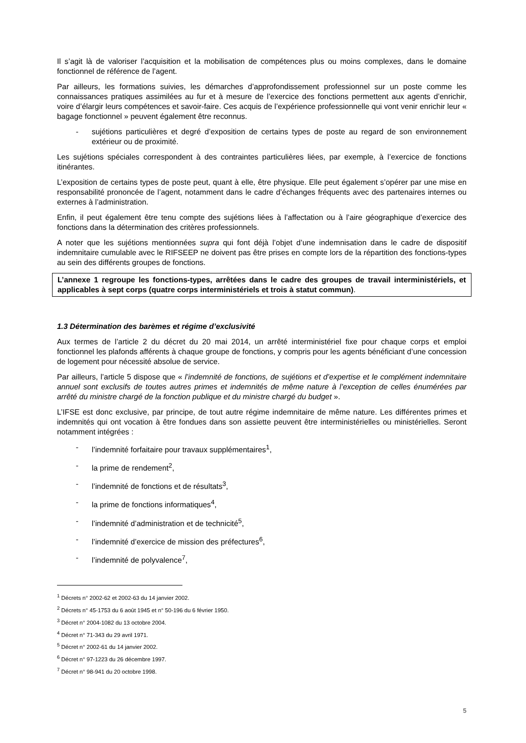Il s’agit là de valoriser l’acquisition et la mobilisation de compétences plus ou moins complexes, dans le domaine fonctionnel de référence de l’agent.
Par ailleurs, les formations suivies, les démarches d’approfondissement professionnel sur un poste comme les connaissances pratiques assimilées au fur et à mesure de l’exercice des fonctions permettent aux agents d’enrichir, voire d’élargir leurs compétences et savoir-faire. Ces acquis de l’expérience professionnelle qui vont venir enrichir leur « bagage fonctionnel » peuvent également être reconnus.
- sujétions particulières et degré d’exposition de certains types de poste au regard de son environnement extérieur ou de proximité.
Les sujétions spéciales correspondent à des contraintes particulières liées, par exemple, à l’exercice de fonctions itinérantes.
L’exposition de certains types de poste peut, quant à elle, être physique. Elle peut également s’opérer par une mise en responsabilité prononcée de l’agent, notamment dans le cadre d’échanges fréquents avec des partenaires internes ou externes à l’administration.
Enfin, il peut également être tenu compte des sujétions liées à l’affectation ou à l’aire géographique d’exercice des fonctions dans la détermination des critères professionnels.
A noter que les sujétions mentionnées supra qui font déjà l’objet d’une indemnisation dans le cadre de dispositif indemnitaire cumulable avec le RIFSEEP ne doivent pas être prises en compte lors de la répartition des fonctions-types au sein des différents groupes de fonctions.
L’annexe 1 regroupe les fonctions-types, arrêtées dans le cadre des groupes de travail interministériels, et applicables à sept corps (quatre corps interministériels et trois à statut commun).
1.3 Détermination des barèmes et régime d’exclusivité
Aux termes de l’article 2 du décret du 20 mai 2014, un arrêté interministériel fixe pour chaque corps et emploi fonctionnel les plafonds afférents à chaque groupe de fonctions, y compris pour les agents bénéficiant d’une concession de logement pour nécessité absolue de service.
Par ailleurs, l’article 5 dispose que « l’indemnité de fonctions, de sujétions et d’expertise et le complément indemnitaire annuel sont exclusifs de toutes autres primes et indemnités de même nature à l’exception de celles énumérées par arrêté du ministre chargé de la fonction publique et du ministre chargé du budget ».
L’IFSE est donc exclusive, par principe, de tout autre régime indemnitaire de même nature. Les différentes primes et indemnités qui ont vocation à être fondues dans son assiette peuvent être interministérielles ou ministérielles. Seront notamment intégrées :
- l’indemnité forfaitaire pour travaux supplémentaires<sup>1</sup>,
- la prime de rendement<sup>2</sup>,
- l’indemnité de fonctions et de résultats<sup>3</sup>,
- la prime de fonctions informatiques<sup>4</sup>,
- l’indemnité d’administration et de technicité<sup>5</sup>,
- l’indemnité d’exercice de mission des préfectures<sup>6</sup>,
- l’indemnité de polyvalence<sup>7</sup>,
<sup>1</sup> Décrets n° 2002-62 et 2002-63 du 14 janvier 2002.
<sup>2</sup> Décrets n° 45-1753 du 6 août 1945 et n° 50-196 du 6 février 1950.
<sup>3</sup> Décret n° 2004-1082 du 13 octobre 2004.
<sup>4</sup> Décret n° 71-343 du 29 avril 1971.
<sup>5</sup> Décret n° 2002-61 du 14 janvier 2002.
<sup>6</sup> Décret n° 97-1223 du 26 décembre 1997.
<sup>7</sup> Décret n° 98-941 du 20 octobre 1998.
5